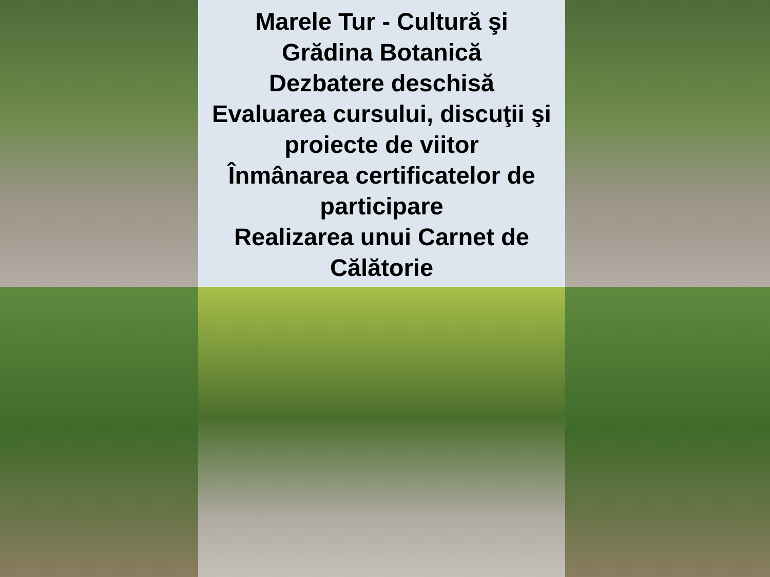Marele Tur - Cultură şi
Grădina Botanică
Dezbatere deschisă
Evaluarea cursului, discuţii şi
proiecte de viitor
Înmânarea certificatelor de
participare
Realizarea unui Carnet de
Călătorie